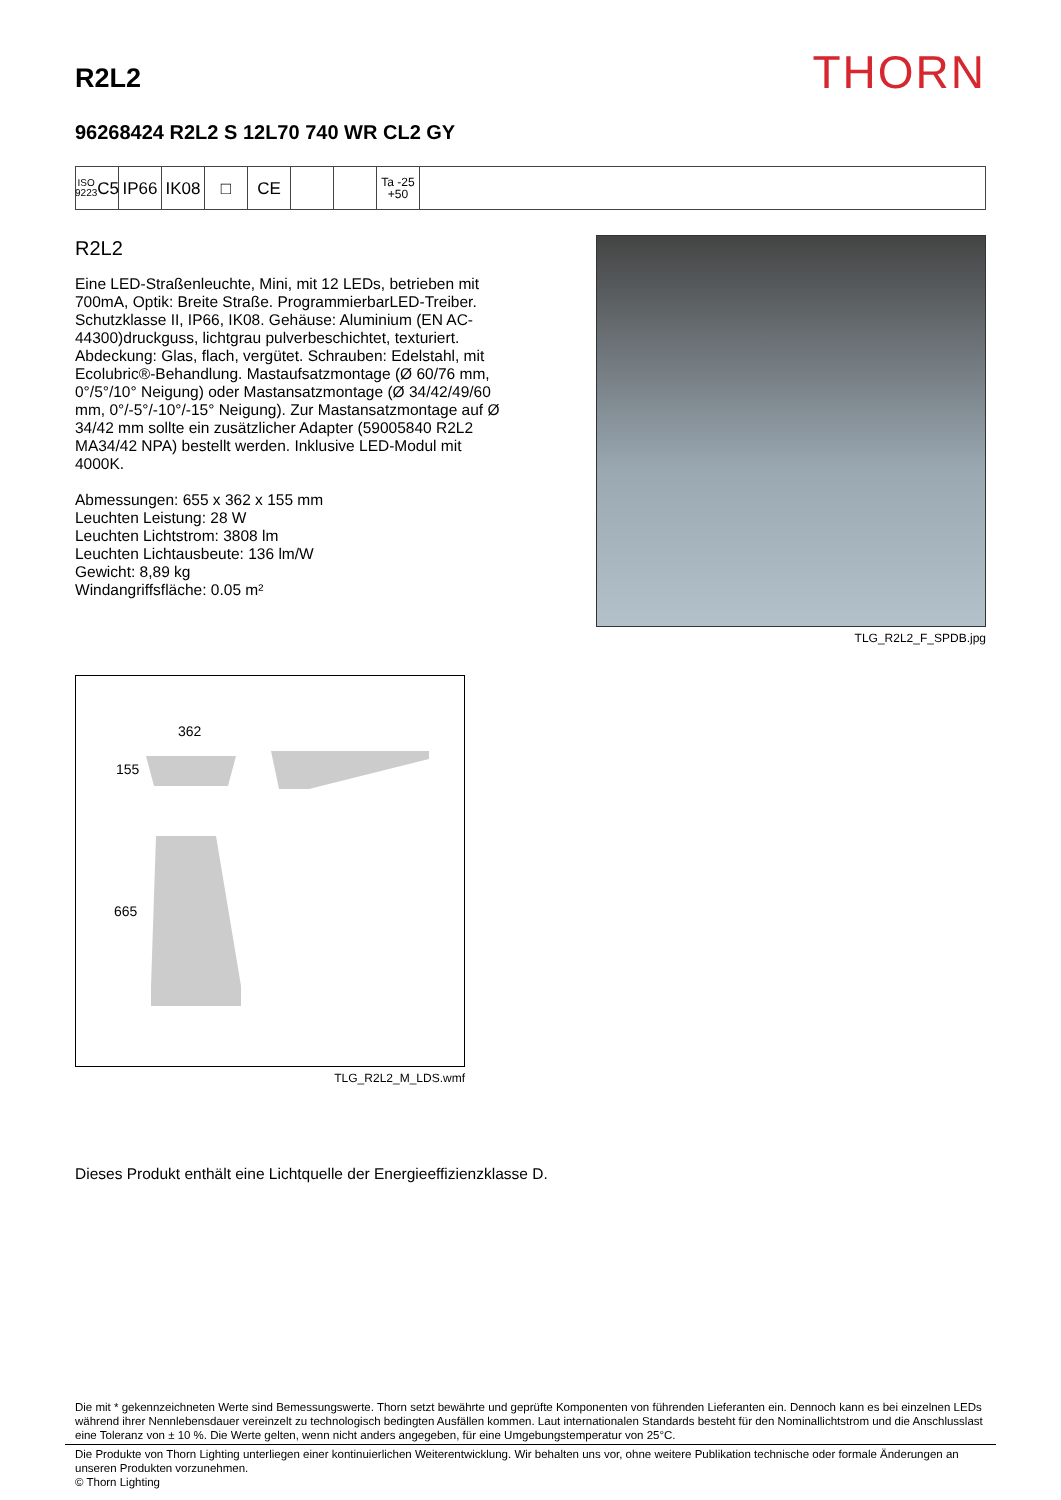R2L2
THORN
96268424 R2L2 S 12L70 740 WR CL2 GY
ISO 9223
C5
IP66 IK08 □ CE
Ta -25
+50
R2L2
Eine LED-Straßenleuchte, Mini, mit 12 LEDs, betrieben mit 700mA, Optik: Breite Straße. ProgrammierbarLED-Treiber. Schutzklasse II, IP66, IK08. Gehäuse: Aluminium (EN AC-44300)druckguss, lichtgrau pulverbeschichtet, texturiert. Abdeckung: Glas, flach, vergütet. Schrauben: Edelstahl, mit Ecolubric®-Behandlung. Mastaufsatzmontage (Ø 60/76 mm, 0°/5°/10° Neigung) oder Mastansatzmontage (Ø 34/42/49/60 mm, 0°/-5°/-10°/-15° Neigung). Zur Mastansatzmontage auf Ø 34/42 mm sollte ein zusätzlicher Adapter (59005840 R2L2 MA34/42 NPA) bestellt werden. Inklusive LED-Modul mit 4000K.
Abmessungen: 655 x 362 x 155 mm
Leuchten Leistung: 28 W
Leuchten Lichtstrom: 3808 lm
Leuchten Lichtausbeute: 136 lm/W
Gewicht: 8,89 kg
Windangriffsfläche: 0.05 m²
TLG_R2L2_F_SPDB.jpg
362
155
665
TLG_R2L2_M_LDS.wmf
Dieses Produkt enthält eine Lichtquelle der Energieeffizienzklasse D.
Die mit * gekennzeichneten Werte sind Bemessungswerte. Thorn setzt bewährte und geprüfte Komponenten von führenden Lieferanten ein. Dennoch kann es bei einzelnen LEDs während ihrer Nennlebensdauer vereinzelt zu technologisch bedingten Ausfällen kommen. Laut internationalen Standards besteht für den Nominallichtstrom und die Anschlusslast eine Toleranz von ± 10 %. Die Werte gelten, wenn nicht anders angegeben, für eine Umgebungstemperatur von 25°C.
Die Produkte von Thorn Lighting unterliegen einer kontinuierlichen Weiterentwicklung. Wir behalten uns vor, ohne weitere Publikation technische oder formale Änderungen an unseren Produkten vorzunehmen.
© Thorn Lighting